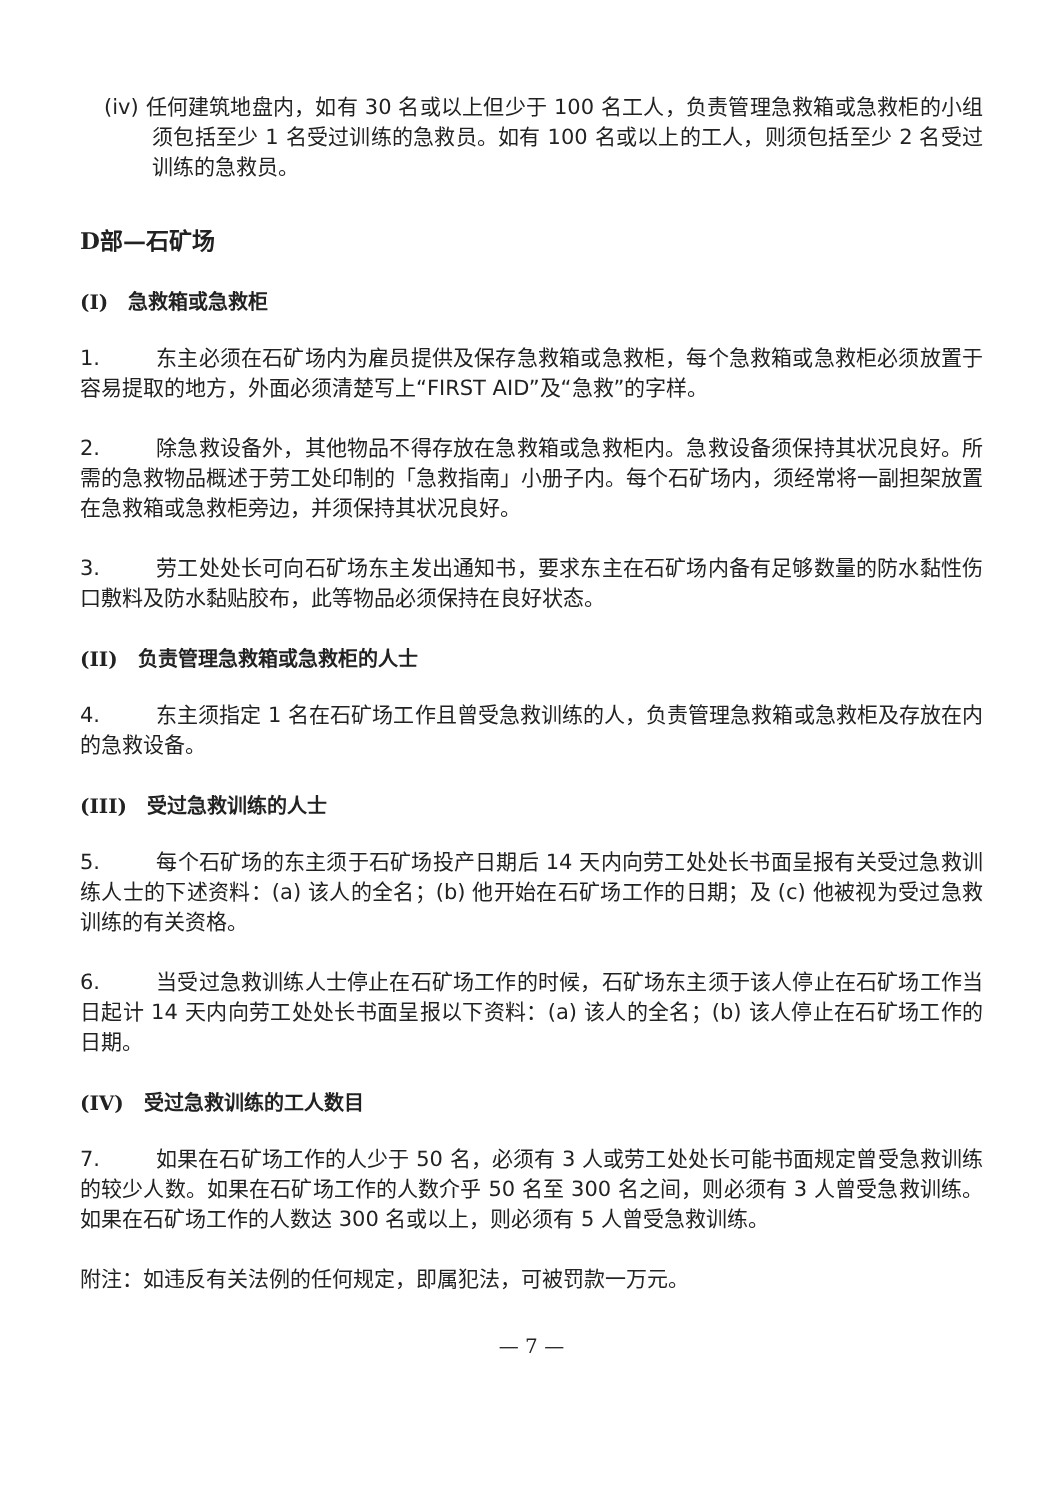(iv) 任何建筑地盘内，如有 30 名或以上但少于 100 名工人，负责管理急救箱或急救柜的小组须包括至少 1 名受过训练的急救员。如有 100 名或以上的工人，则须包括至少 2 名受过训练的急救员。
D部—石矿场
(I)　急救箱或急救柜
1. 东主必须在石矿场内为雇员提供及保存急救箱或急救柜，每个急救箱或急救柜必须放置于容易提取的地方，外面必须清楚写上“FIRST AID”及“急救”的字样。
2. 除急救设备外，其他物品不得存放在急救箱或急救柜内。急救设备须保持其状况良好。所需的急救物品概述于劳工处印制的「急救指南」小册子内。每个石矿场内，须经常将一副担架放置在急救箱或急救柜旁边，并须保持其状况良好。
3. 劳工处处长可向石矿场东主发出通知书，要求东主在石矿场内备有足够数量的防水黏性伤口敷料及防水黏贴胶布，此等物品必须保持在良好状态。
(II)　负责管理急救箱或急救柜的人士
4. 东主须指定 1 名在石矿场工作且曾受急救训练的人，负责管理急救箱或急救柜及存放在内的急救设备。
(III)　受过急救训练的人士
5. 每个石矿场的东主须于石矿场投产日期后 14 天内向劳工处处长书面呈报有关受过急救训练人士的下述资料：(a) 该人的全名；(b) 他开始在石矿场工作的日期；及 (c) 他被视为受过急救训练的有关资格。
6. 当受过急救训练人士停止在石矿场工作的时候，石矿场东主须于该人停止在石矿场工作当日起计 14 天内向劳工处处长书面呈报以下资料：(a) 该人的全名；(b) 该人停止在石矿场工作的日期。
(IV)　受过急救训练的工人数目
7. 如果在石矿场工作的人少于 50 名，必须有 3 人或劳工处处长可能书面规定曾受急救训练的较少人数。如果在石矿场工作的人数介乎 50 名至 300 名之间，则必须有 3 人曾受急救训练。如果在石矿场工作的人数达 300 名或以上，则必须有 5 人曾受急救训练。
附注：如违反有关法例的任何规定，即属犯法，可被罚款一万元。
— 7 —